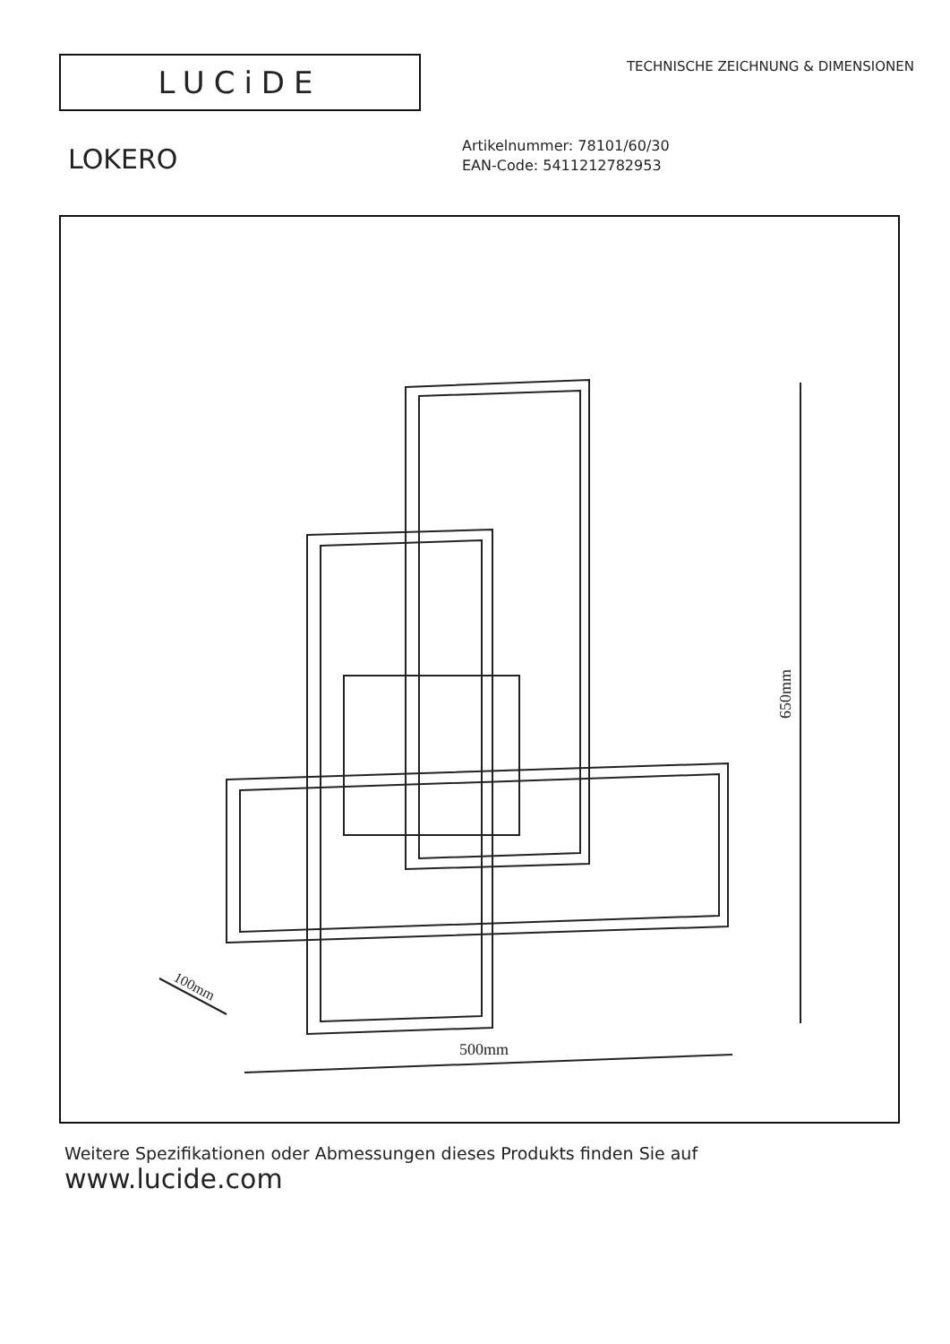LUCiDE
TECHNISCHE ZEICHNUNG & DIMENSIONEN
LOKERO
Artikelnummer: 78101/60/30
EAN-Code: 5411212782953
650mm
500mm
100mm
Weitere Spezifikationen oder Abmessungen dieses Produkts finden Sie auf
www.lucide.com